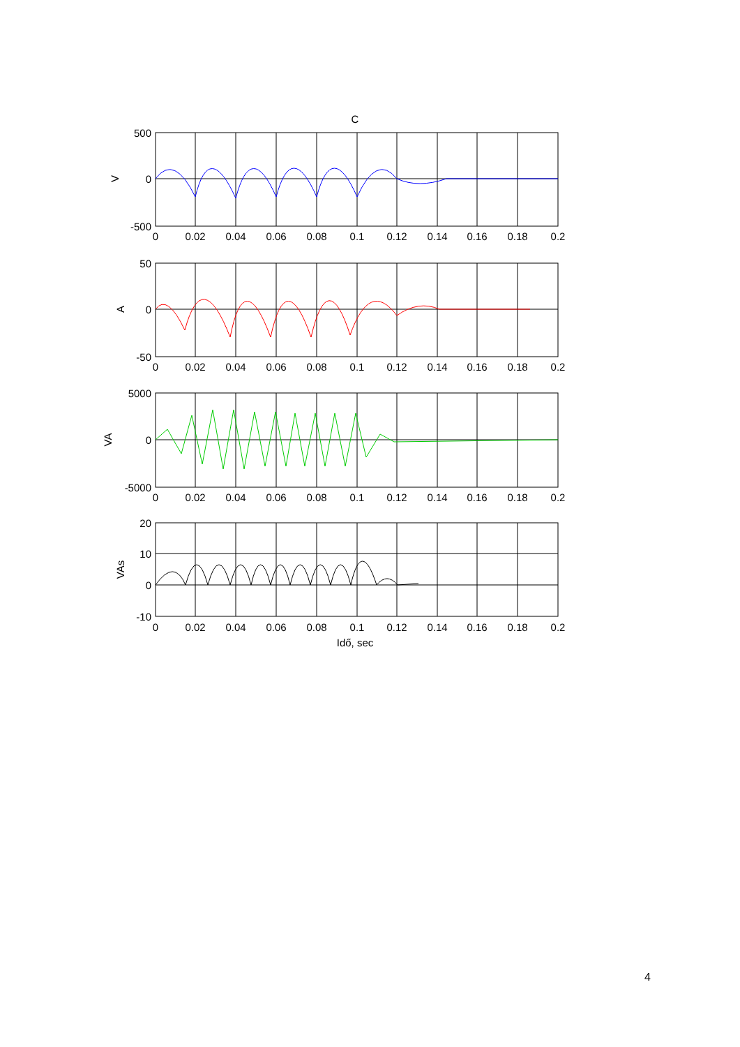C
500
0
-500
50
0
-50
5000
0
-5000
20
10
0
-10
V
A
VA
VAs
0
0.02
0.04
0.06
0.08
0.1
0.12
0.14
0.16
0.18
0.2
0
0.02
0.04
0.06
0.08
0.1
0.12
0.14
0.16
0.18
0.2
0
0.02
0.04
0.06
0.08
0.1
0.12
0.14
0.16
0.18
0.2
0
0.02
0.04
0.06
0.08
0.1
0.12
0.14
0.16
0.18
0.2
Idő, sec
4